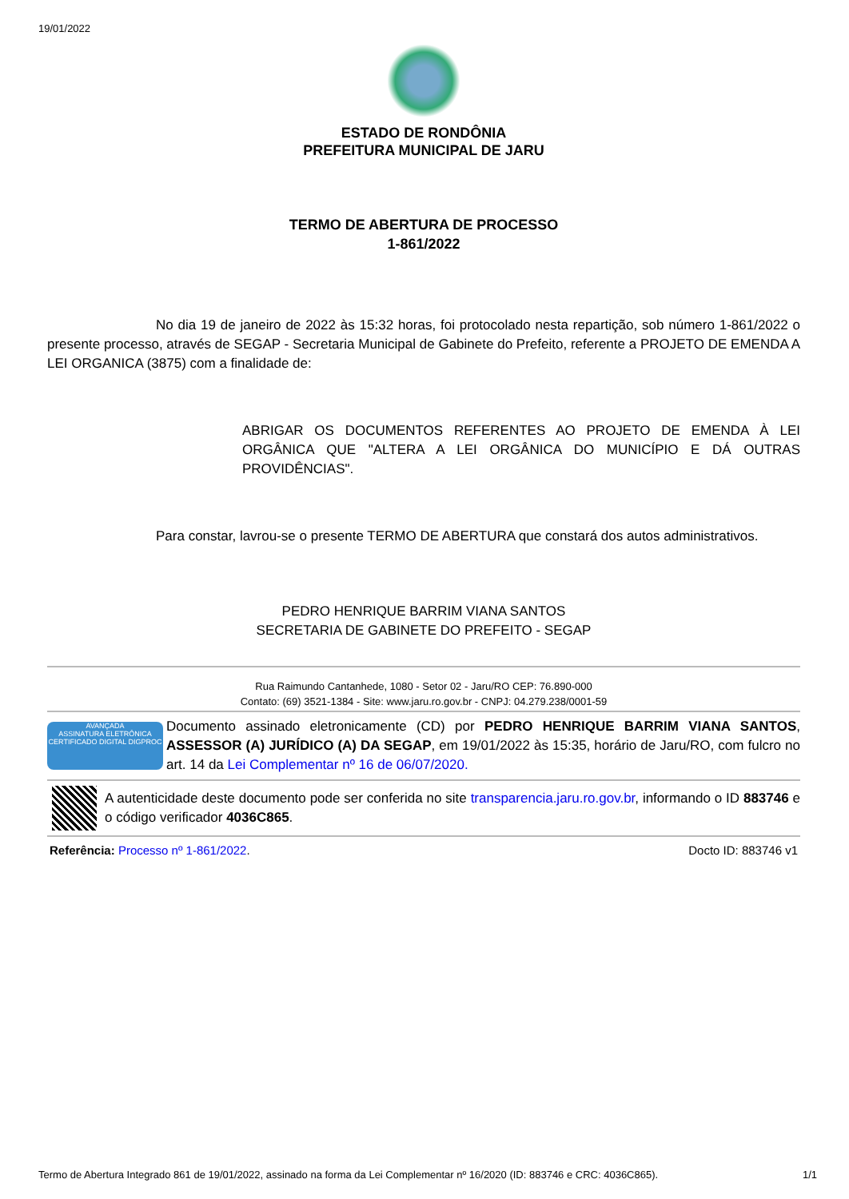19/01/2022
ESTADO DE RONDÔNIA
PREFEITURA MUNICIPAL DE JARU
TERMO DE ABERTURA DE PROCESSO
1-861/2022
No dia 19 de janeiro de 2022 às 15:32 horas, foi protocolado nesta repartição, sob número 1-861/2022 o presente processo, através de SEGAP - Secretaria Municipal de Gabinete do Prefeito, referente a PROJETO DE EMENDA A LEI ORGANICA (3875) com a finalidade de:
ABRIGAR OS DOCUMENTOS REFERENTES AO PROJETO DE EMENDA À LEI ORGÂNICA QUE "ALTERA A LEI ORGÂNICA DO MUNICÍPIO E DÁ OUTRAS PROVIDÊNCIAS".
Para constar, lavrou-se o presente TERMO DE ABERTURA que constará dos autos administrativos.
PEDRO HENRIQUE BARRIM VIANA SANTOS
SECRETARIA DE GABINETE DO PREFEITO - SEGAP
Rua Raimundo Cantanhede, 1080 - Setor 02 - Jaru/RO CEP: 76.890-000
Contato: (69) 3521-1384 - Site: www.jaru.ro.gov.br - CNPJ: 04.279.238/0001-59
AVANÇADA
ASSINATURA ELETRÔNICA
CERTIFICADO DIGITAL DIGPROC
Documento assinado eletronicamente (CD) por PEDRO HENRIQUE BARRIM VIANA SANTOS, ASSESSOR (A) JURÍDICO (A) DA SEGAP, em 19/01/2022 às 15:35, horário de Jaru/RO, com fulcro no art. 14 da Lei Complementar nº 16 de 06/07/2020.
A autenticidade deste documento pode ser conferida no site transparencia.jaru.ro.gov.br, informando o ID 883746 e o código verificador 4036C865.
Referência: Processo nº 1-861/2022. Docto ID: 883746 v1
Termo de Abertura Integrado 861 de 19/01/2022, assinado na forma da Lei Complementar nº 16/2020 (ID: 883746 e CRC: 4036C865). 1/1